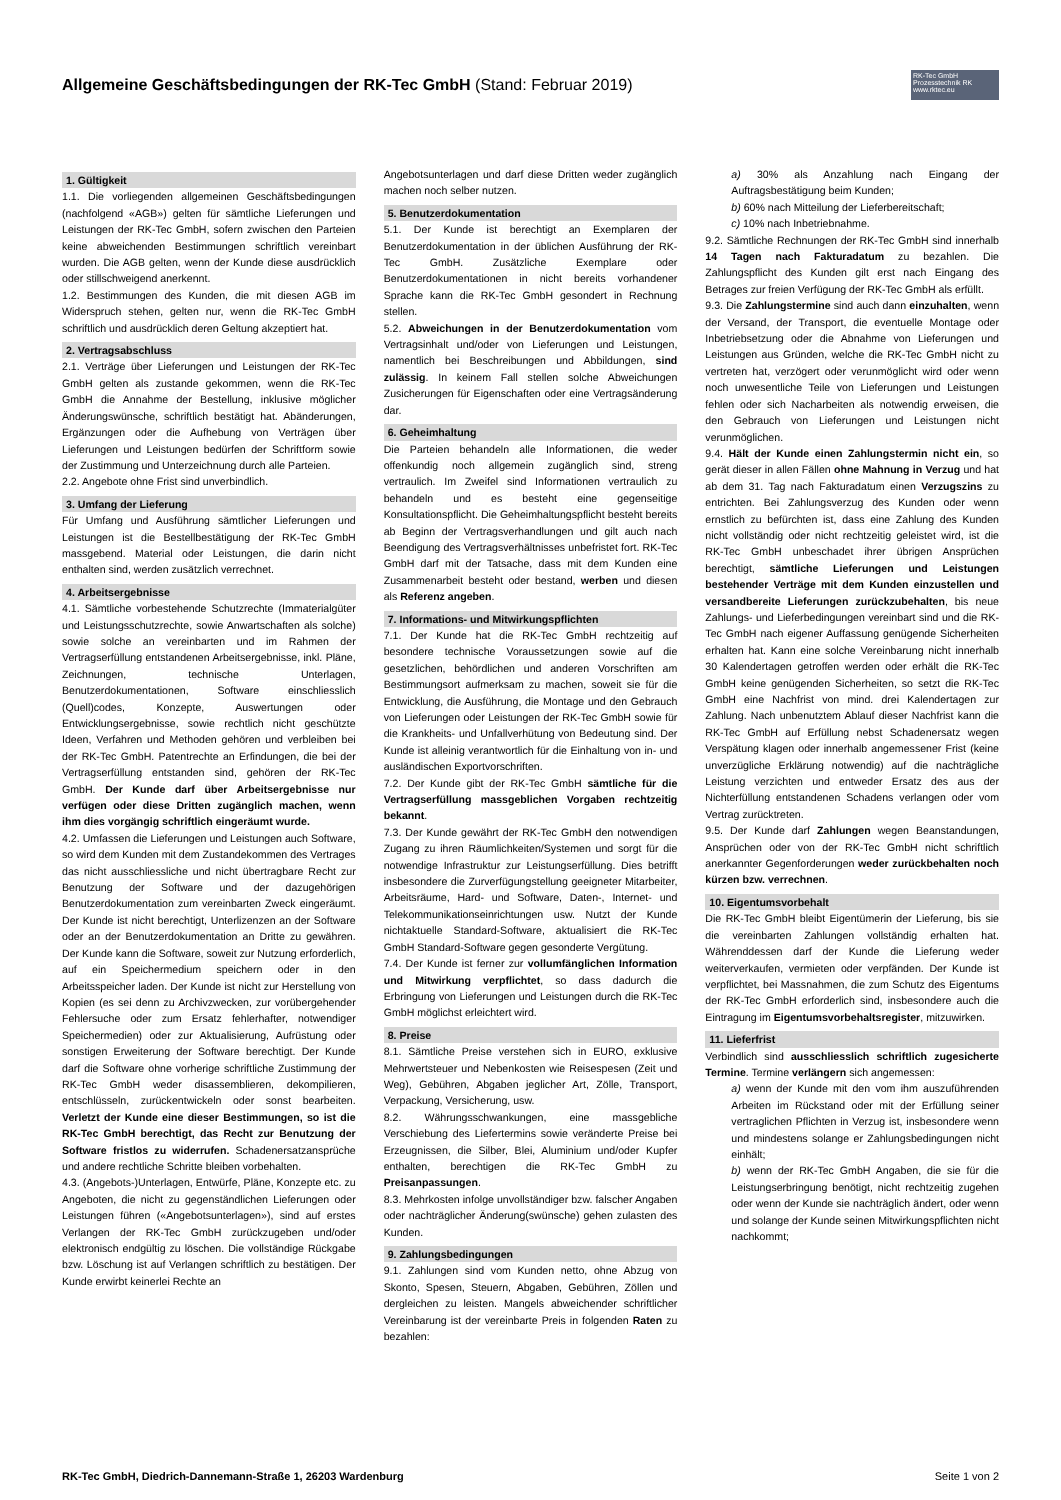Allgemeine Geschäftsbedingungen der RK-Tec GmbH (Stand: Februar 2019)
RK-Tec GmbH Prozesstechnik RK
www.rktec.eu
1. Gültigkeit
1.1. Die vorliegenden allgemeinen Geschäftsbedingungen (nachfolgend «AGB») gelten für sämtliche Lieferungen und Leistungen der RK-Tec GmbH, sofern zwischen den Parteien keine abweichenden Bestimmungen schriftlich vereinbart wurden. Die AGB gelten, wenn der Kunde diese ausdrücklich oder stillschweigend anerkennt.
1.2. Bestimmungen des Kunden, die mit diesen AGB im Widerspruch stehen, gelten nur, wenn die RK-Tec GmbH schriftlich und ausdrücklich deren Geltung akzeptiert hat.
2. Vertragsabschluss
2.1. Verträge über Lieferungen und Leistungen der RK-Tec GmbH gelten als zustande gekommen, wenn die RK-Tec GmbH die Annahme der Bestellung, inklusive möglicher Änderungswünsche, schriftlich bestätigt hat. Abänderungen, Ergänzungen oder die Aufhebung von Verträgen über Lieferungen und Leistungen bedürfen der Schriftform sowie der Zustimmung und Unterzeichnung durch alle Parteien.
2.2. Angebote ohne Frist sind unverbindlich.
3. Umfang der Lieferung
Für Umfang und Ausführung sämtlicher Lieferungen und Leistungen ist die Bestellbestätigung der RK-Tec GmbH massgebend. Material oder Leistungen, die darin nicht enthalten sind, werden zusätzlich verrechnet.
4. Arbeitsergebnisse
4.1. Sämtliche vorbestehende Schutzrechte (Immaterialgüter und Leistungsschutzrechte, sowie Anwartschaften als solche) sowie solche an vereinbarten und im Rahmen der Vertragserfüllung entstandenen Arbeitsergebnisse, inkl. Pläne, Zeichnungen, technische Unterlagen, Benutzerdokumentationen, Software einschliesslich (Quell)codes, Konzepte, Auswertungen oder Entwicklungsergebnisse, sowie rechtlich nicht geschützte Ideen, Verfahren und Methoden gehören und verbleiben bei der RK-Tec GmbH. Patentrechte an Erfindungen, die bei der Vertragserfüllung entstanden sind, gehören der RK-Tec GmbH. Der Kunde darf über Arbeitsergebnisse nur verfügen oder diese Dritten zugänglich machen, wenn ihm dies vorgängig schriftlich eingeräumt wurde.
4.2. Umfassen die Lieferungen und Leistungen auch Software, so wird dem Kunden mit dem Zustandekommen des Vertrages das nicht ausschliessliche und nicht übertragbare Recht zur Benutzung der Software und der dazugehörigen Benutzerdokumentation zum vereinbarten Zweck eingeräumt. Der Kunde ist nicht berechtigt, Unterlizenzen an der Software oder an der Benutzerdokumentation an Dritte zu gewähren. Der Kunde kann die Software, soweit zur Nutzung erforderlich, auf ein Speichermedium speichern oder in den Arbeitsspeicher laden. Der Kunde ist nicht zur Herstellung von Kopien (es sei denn zu Archivzwecken, zur vorübergehender Fehlersuche oder zum Ersatz fehlerhafter, notwendiger Speichermedien) oder zur Aktualisierung, Aufrüstung oder sonstigen Erweiterung der Software berechtigt. Der Kunde darf die Software ohne vorherige schriftliche Zustimmung der RK-Tec GmbH weder disassemblieren, dekompilieren, entschlüsseln, zurückentwickeln oder sonst bearbeiten. Verletzt der Kunde eine dieser Bestimmungen, so ist die RK-Tec GmbH berechtigt, das Recht zur Benutzung der Software fristlos zu widerrufen. Schadenersatzansprüche und andere rechtliche Schritte bleiben vorbehalten.
4.3. (Angebots-)Unterlagen, Entwürfe, Pläne, Konzepte etc. zu Angeboten, die nicht zu gegenständlichen Lieferungen oder Leistungen führen («Angebotsunterlagen»), sind auf erstes Verlangen der RK-Tec GmbH zurückzugeben und/oder elektronisch endgültig zu löschen. Die vollständige Rückgabe bzw. Löschung ist auf Verlangen schriftlich zu bestätigen. Der Kunde erwirbt keinerlei Rechte an
Angebotsunterlagen und darf diese Dritten weder zugänglich machen noch selber nutzen.
5. Benutzerdokumentation
5.1. Der Kunde ist berechtigt an Exemplaren der Benutzerdokumentation in der üblichen Ausführung der RK-Tec GmbH. Zusätzliche Exemplare oder Benutzerdokumentationen in nicht bereits vorhandener Sprache kann die RK-Tec GmbH gesondert in Rechnung stellen.
5.2. Abweichungen in der Benutzerdokumentation vom Vertragsinhalt und/oder von Lieferungen und Leistungen, namentlich bei Beschreibungen und Abbildungen, sind zulässig. In keinem Fall stellen solche Abweichungen Zusicherungen für Eigenschaften oder eine Vertragsänderung dar.
6. Geheimhaltung
Die Parteien behandeln alle Informationen, die weder offenkundig noch allgemein zugänglich sind, streng vertraulich. Im Zweifel sind Informationen vertraulich zu behandeln und es besteht eine gegenseitige Konsultationspflicht. Die Geheimhaltungspflicht besteht bereits ab Beginn der Vertragsverhandlungen und gilt auch nach Beendigung des Vertragsverhältnisses unbefristet fort. RK-Tec GmbH darf mit der Tatsache, dass mit dem Kunden eine Zusammenarbeit besteht oder bestand, werben und diesen als Referenz angeben.
7. Informations- und Mitwirkungspflichten
7.1. Der Kunde hat die RK-Tec GmbH rechtzeitig auf besondere technische Voraussetzungen sowie auf die gesetzlichen, behördlichen und anderen Vorschriften am Bestimmungsort aufmerksam zu machen, soweit sie für die Entwicklung, die Ausführung, die Montage und den Gebrauch von Lieferungen oder Leistungen der RK-Tec GmbH sowie für die Krankheits- und Unfallverhütung von Bedeutung sind. Der Kunde ist alleinig verantwortlich für die Einhaltung von in- und ausländischen Exportvorschriften.
7.2. Der Kunde gibt der RK-Tec GmbH sämtliche für die Vertragserfüllung massgeblichen Vorgaben rechtzeitig bekannt.
7.3. Der Kunde gewährt der RK-Tec GmbH den notwendigen Zugang zu ihren Räumlichkeiten/Systemen und sorgt für die notwendige Infrastruktur zur Leistungserfüllung. Dies betrifft insbesondere die Zurverfügungstellung geeigneter Mitarbeiter, Arbeitsräume, Hard- und Software, Daten-, Internet- und Telekommunikationseinrichtungen usw. Nutzt der Kunde nichtaktuelle Standard-Software, aktualisiert die RK-Tec GmbH Standard-Software gegen gesonderte Vergütung.
7.4. Der Kunde ist ferner zur vollumfänglichen Information und Mitwirkung verpflichtet, so dass dadurch die Erbringung von Lieferungen und Leistungen durch die RK-Tec GmbH möglichst erleichtert wird.
8. Preise
8.1. Sämtliche Preise verstehen sich in EURO, exklusive Mehrwertsteuer und Nebenkosten wie Reisespesen (Zeit und Weg), Gebühren, Abgaben jeglicher Art, Zölle, Transport, Verpackung, Versicherung, usw.
8.2. Währungsschwankungen, eine massgebliche Verschiebung des Liefertermins sowie veränderte Preise bei Erzeugnissen, die Silber, Blei, Aluminium und/oder Kupfer enthalten, berechtigen die RK-Tec GmbH zu Preisanpassungen.
8.3. Mehrkosten infolge unvollständiger bzw. falscher Angaben oder nachträglicher Änderung(swünsche) gehen zulasten des Kunden.
9. Zahlungsbedingungen
9.1. Zahlungen sind vom Kunden netto, ohne Abzug von Skonto, Spesen, Steuern, Abgaben, Gebühren, Zöllen und dergleichen zu leisten. Mangels abweichender schriftlicher Vereinbarung ist der vereinbarte Preis in folgenden Raten zu bezahlen:
a) 30% als Anzahlung nach Eingang der Auftragsbestätigung beim Kunden;
b) 60% nach Mitteilung der Lieferbereitschaft;
c) 10% nach Inbetriebnahme.
9.2. Sämtliche Rechnungen der RK-Tec GmbH sind innerhalb 14 Tagen nach Fakturadatum zu bezahlen. Die Zahlungspflicht des Kunden gilt erst nach Eingang des Betrages zur freien Verfügung der RK-Tec GmbH als erfüllt.
9.3. Die Zahlungstermine sind auch dann einzuhalten, wenn der Versand, der Transport, die eventuelle Montage oder Inbetriebsetzung oder die Abnahme von Lieferungen und Leistungen aus Gründen, welche die RK-Tec GmbH nicht zu vertreten hat, verzögert oder verunmöglicht wird oder wenn noch unwesentliche Teile von Lieferungen und Leistungen fehlen oder sich Nacharbeiten als notwendig erweisen, die den Gebrauch von Lieferungen und Leistungen nicht verunmöglichen.
9.4. Hält der Kunde einen Zahlungstermin nicht ein, so gerät dieser in allen Fällen ohne Mahnung in Verzug und hat ab dem 31. Tag nach Fakturadatum einen Verzugszins zu entrichten. Bei Zahlungsverzug des Kunden oder wenn ernstlich zu befürchten ist, dass eine Zahlung des Kunden nicht vollständig oder nicht rechtzeitig geleistet wird, ist die RK-Tec GmbH unbeschadet ihrer übrigen Ansprüchen berechtigt, sämtliche Lieferungen und Leistungen bestehender Verträge mit dem Kunden einzustellen und versandbereite Lieferungen zurückzubehalten, bis neue Zahlungs- und Lieferbedingungen vereinbart sind und die RK-Tec GmbH nach eigener Auffassung genügende Sicherheiten erhalten hat. Kann eine solche Vereinbarung nicht innerhalb 30 Kalendertagen getroffen werden oder erhält die RK-Tec GmbH keine genügenden Sicherheiten, so setzt die RK-Tec GmbH eine Nachfrist von mind. drei Kalendertagen zur Zahlung. Nach unbenutztem Ablauf dieser Nachfrist kann die RK-Tec GmbH auf Erfüllung nebst Schadenersatz wegen Verspätung klagen oder innerhalb angemessener Frist (keine unverzügliche Erklärung notwendig) auf die nachträgliche Leistung verzichten und entweder Ersatz des aus der Nichterfüllung entstandenen Schadens verlangen oder vom Vertrag zurücktreten.
9.5. Der Kunde darf Zahlungen wegen Beanstandungen, Ansprüchen oder von der RK-Tec GmbH nicht schriftlich anerkannter Gegenforderungen weder zurückbehalten noch kürzen bzw. verrechnen.
10. Eigentumsvorbehalt
Die RK-Tec GmbH bleibt Eigentümerin der Lieferung, bis sie die vereinbarten Zahlungen vollständig erhalten hat. Währenddessen darf der Kunde die Lieferung weder weiterverkaufen, vermieten oder verpfänden. Der Kunde ist verpflichtet, bei Massnahmen, die zum Schutz des Eigentums der RK-Tec GmbH erforderlich sind, insbesondere auch die Eintragung im Eigentumsvorbehaltsregister, mitzuwirken.
11. Lieferfrist
Verbindlich sind ausschliesslich schriftlich zugesicherte Termine. Termine verlängern sich angemessen:
a) wenn der Kunde mit den vom ihm auszuführenden Arbeiten im Rückstand oder mit der Erfüllung seiner vertraglichen Pflichten in Verzug ist, insbesondere wenn und mindestens solange er Zahlungsbedingungen nicht einhält;
b) wenn der RK-Tec GmbH Angaben, die sie für die Leistungserbringung benötigt, nicht rechtzeitig zugehen oder wenn der Kunde sie nachträglich ändert, oder wenn und solange der Kunde seinen Mitwirkungspflichten nicht nachkommt;
RK-Tec GmbH, Diedrich-Dannemann-Straße 1, 26203 Wardenburg Seite 1 von 2